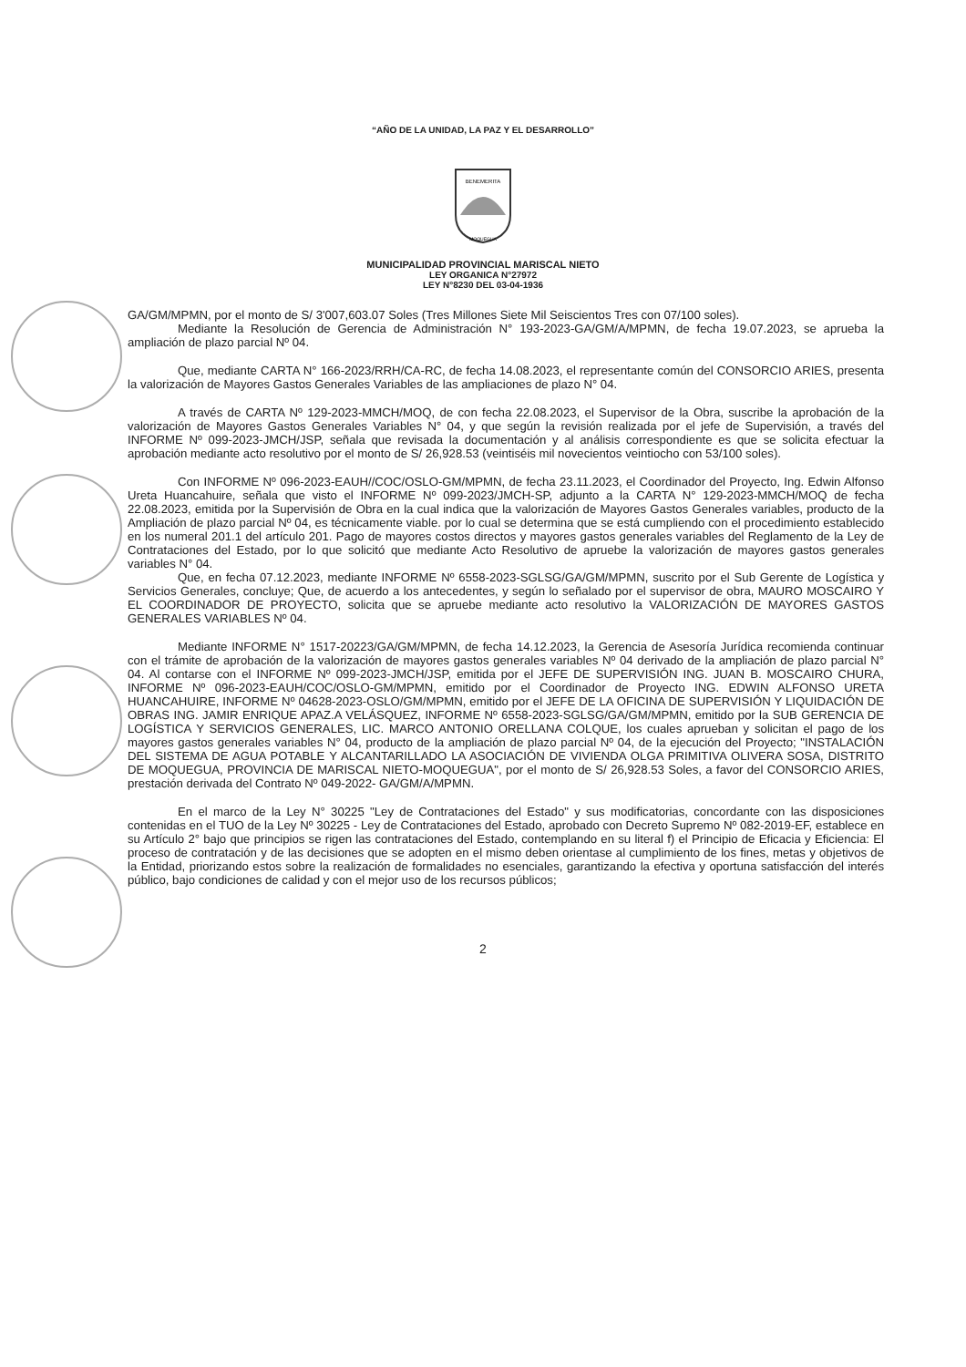“AÑO DE LA UNIDAD, LA PAZ Y EL DESARROLLO”
BENEMERITA
MOQUEGUA
MUNICIPALIDAD PROVINCIAL MARISCAL NIETO
LEY ORGANICA N°27972
LEY N°8230 DEL 03-04-1936
GA/GM/MPMN, por el monto de S/ 3'007,603.07 Soles (Tres Millones Siete Mil Seiscientos Tres con 07/100 soles).
Mediante la Resolución de Gerencia de Administración N° 193-2023-GA/GM/A/MPMN, de fecha 19.07.2023, se aprueba la ampliación de plazo parcial Nº 04.
Que, mediante CARTA N° 166-2023/RRH/CA-RC, de fecha 14.08.2023, el representante común del CONSORCIO ARIES, presenta la valorización de Mayores Gastos Generales Variables de las ampliaciones de plazo N° 04.
A través de CARTA Nº 129-2023-MMCH/MOQ, de con fecha 22.08.2023, el Supervisor de la Obra, suscribe la aprobación de la valorización de Mayores Gastos Generales Variables N° 04, y que según la revisión realizada por el jefe de Supervisión, a través del INFORME Nº 099-2023-JMCH/JSP, señala que revisada la documentación y al análisis correspondiente es que se solicita efectuar la aprobación mediante acto resolutivo por el monto de S/ 26,928.53 (veintiséis mil novecientos veintiocho con 53/100 soles).
Con INFORME Nº 096-2023-EAUH//COC/OSLO-GM/MPMN, de fecha 23.11.2023, el Coordinador del Proyecto, Ing. Edwin Alfonso Ureta Huancahuire, señala que visto el INFORME Nº 099-2023/JMCH-SP, adjunto a la CARTA N° 129-2023-MMCH/MOQ de fecha 22.08.2023, emitida por la Supervisión de Obra en la cual indica que la valorización de Mayores Gastos Generales variables, producto de la Ampliación de plazo parcial Nº 04, es técnicamente viable. por lo cual se determina que se está cumpliendo con el procedimiento establecido en los numeral 201.1 del artículo 201. Pago de mayores costos directos y mayores gastos generales variables del Reglamento de la Ley de Contrataciones del Estado, por lo que solicitó que mediante Acto Resolutivo de apruebe la valorización de mayores gastos generales variables N° 04.
Que, en fecha 07.12.2023, mediante INFORME Nº 6558-2023-SGLSG/GA/GM/MPMN, suscrito por el Sub Gerente de Logística y Servicios Generales, concluye; Que, de acuerdo a los antecedentes, y según lo señalado por el supervisor de obra, MAURO MOSCAIRO Y EL COORDINADOR DE PROYECTO, solicita que se apruebe mediante acto resolutivo la VALORIZACIÓN DE MAYORES GASTOS GENERALES VARIABLES Nº 04.
Mediante INFORME N° 1517-20223/GA/GM/MPMN, de fecha 14.12.2023, la Gerencia de Asesoría Jurídica recomienda continuar con el trámite de aprobación de la valorización de mayores gastos generales variables Nº 04 derivado de la ampliación de plazo parcial N° 04. Al contarse con el INFORME Nº 099-2023-JMCH/JSP, emitida por el JEFE DE SUPERVISIÓN ING. JUAN B. MOSCAIRO CHURA, INFORME Nº 096-2023-EAUH/COC/OSLO-GM/MPMN, emitido por el Coordinador de Proyecto ING. EDWIN ALFONSO URETA HUANCAHUIRE, INFORME Nº 04628-2023-OSLO/GM/MPMN, emitido por el JEFE DE LA OFICINA DE SUPERVISIÓN Y LIQUIDACIÓN DE OBRAS ING. JAMIR ENRIQUE APAZ.A VELÁSQUEZ, INFORME Nº 6558-2023-SGLSG/GA/GM/MPMN, emitido por la SUB GERENCIA DE LOGÍSTICA Y SERVICIOS GENERALES, LIC. MARCO ANTONIO ORELLANA COLQUE, los cuales aprueban y solicitan el pago de los mayores gastos generales variables N° 04, producto de la ampliación de plazo parcial Nº 04, de la ejecución del Proyecto; "INSTALACIÓN DEL SISTEMA DE AGUA POTABLE Y ALCANTARILLADO LA ASOCIACIÓN DE VIVIENDA OLGA PRIMITIVA OLIVERA SOSA, DISTRITO DE MOQUEGUA, PROVINCIA DE MARISCAL NIETO-MOQUEGUA", por el monto de S/ 26,928.53 Soles, a favor del CONSORCIO ARIES, prestación derivada del Contrato Nº 049-2022- GA/GM/A/MPMN.
En el marco de la Ley N° 30225 "Ley de Contrataciones del Estado" y sus modificatorias, concordante con las disposiciones contenidas en el TUO de la Ley Nº 30225 - Ley de Contrataciones del Estado, aprobado con Decreto Supremo Nº 082-2019-EF, establece en su Artículo 2° bajo que principios se rigen las contrataciones del Estado, contemplando en su literal f) el Principio de Eficacia y Eficiencia: El proceso de contratación y de las decisiones que se adopten en el mismo deben orientase al cumplimiento de los fines, metas y objetivos de la Entidad, priorizando estos sobre la realización de formalidades no esenciales, garantizando la efectiva y oportuna satisfacción del interés público, bajo condiciones de calidad y con el mejor uso de los recursos públicos;
2